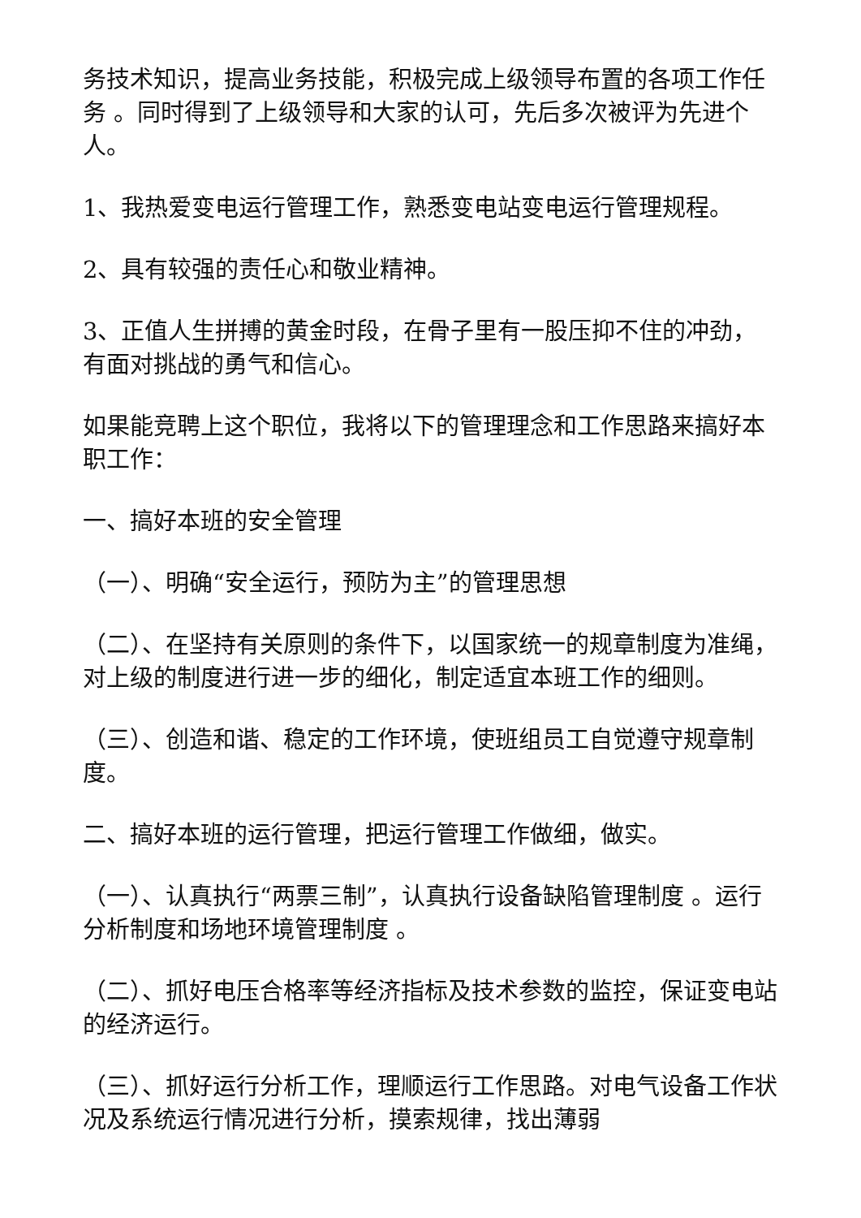务技术知识，提高业务技能，积极完成上级领导布置的各项工作任务 。同时得到了上级领导和大家的认可，先后多次被评为先进个人。
1、我热爱变电运行管理工作，熟悉变电站变电运行管理规程。
2、具有较强的责任心和敬业精神。
3、正值人生拼搏的黄金时段，在骨子里有一股压抑不住的冲劲，有面对挑战的勇气和信心。
如果能竞聘上这个职位，我将以下的管理理念和工作思路来搞好本职工作：
一、搞好本班的安全管理
（一）、明确“安全运行，预防为主”的管理思想
（二）、在坚持有关原则的条件下，以国家统一的规章制度为准绳，对上级的制度进行进一步的细化，制定适宜本班工作的细则。
（三）、创造和谐、稳定的工作环境，使班组员工自觉遵守规章制度。
二、搞好本班的运行管理，把运行管理工作做细，做实。
（一）、认真执行“两票三制”，认真执行设备缺陷管理制度 。运行分析制度和场地环境管理制度 。
（二）、抓好电压合格率等经济指标及技术参数的监控，保证变电站的经济运行。
（三）、抓好运行分析工作，理顺运行工作思路。对电气设备工作状况及系统运行情况进行分析，摸索规律，找出薄弱